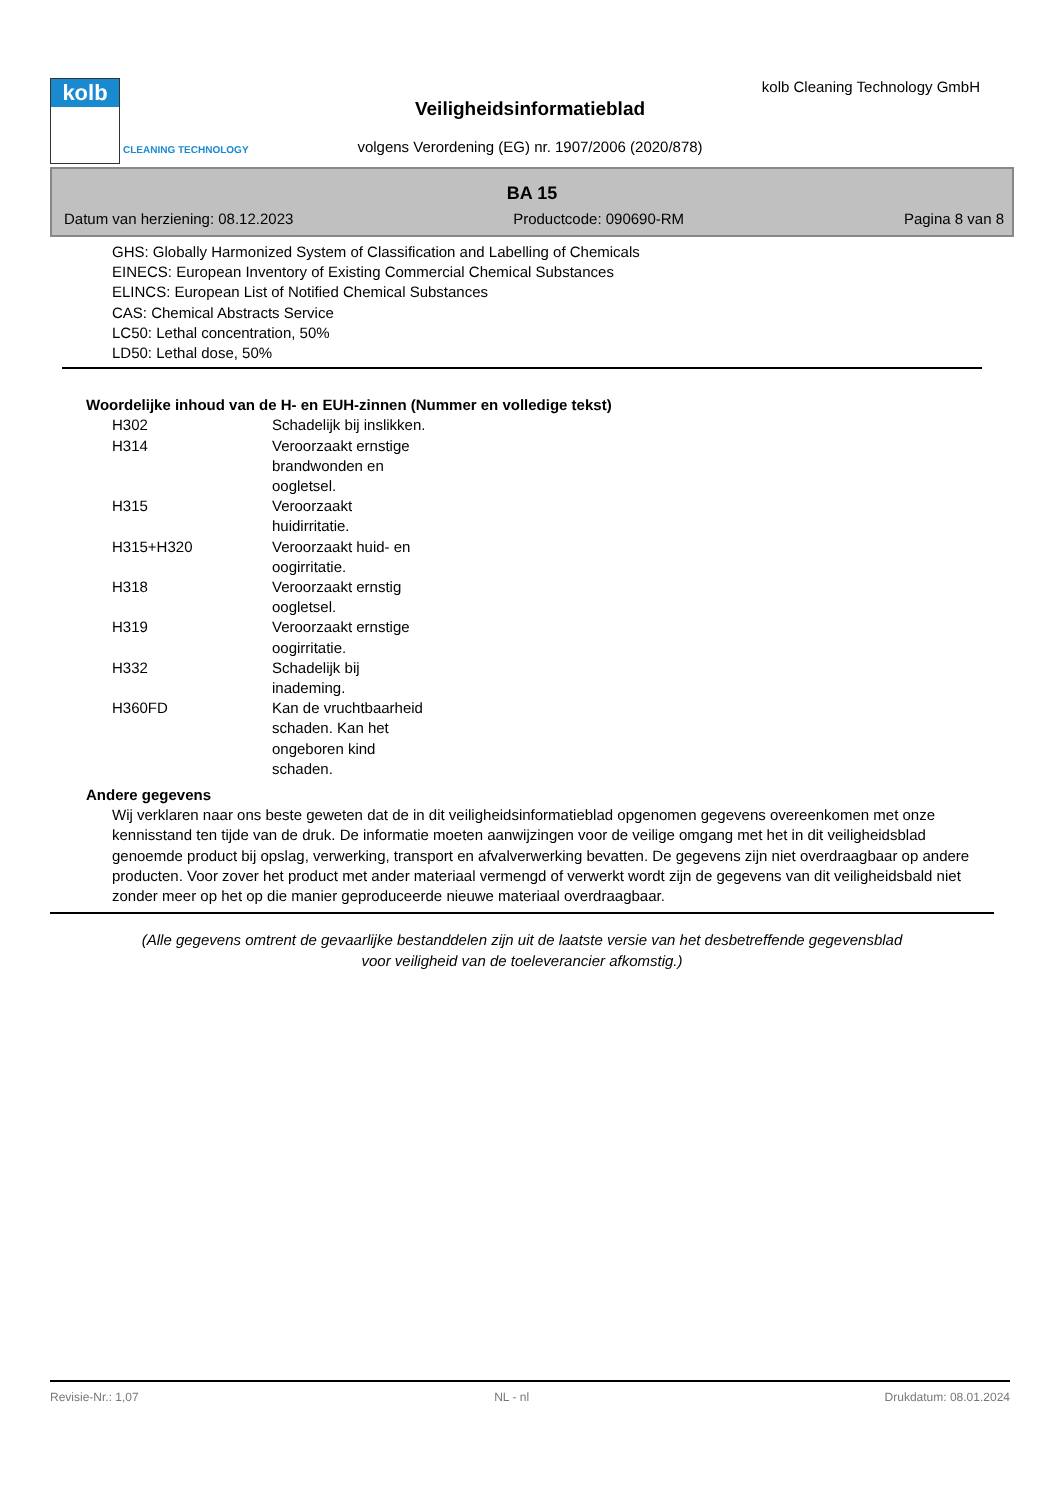kolb
CLEANING TECHNOLOGY
kolb Cleaning Technology GmbH
Veiligheidsinformatieblad
volgens Verordening (EG) nr. 1907/2006 (2020/878)
BA 15
Datum van herziening: 08.12.2023 Productcode: 090690-RM Pagina 8 van 8
GHS: Globally Harmonized System of Classification and Labelling of Chemicals
EINECS: European Inventory of Existing Commercial Chemical Substances
ELINCS: European List of Notified Chemical Substances
CAS: Chemical Abstracts Service
LC50: Lethal concentration, 50%
LD50: Lethal dose, 50%
Woordelijke inhoud van de H- en EUH-zinnen (Nummer en volledige tekst)
| H302 | Schadelijk bij inslikken. |
| H314 | Veroorzaakt ernstige brandwonden en oogletsel. |
| H315 | Veroorzaakt huidirritatie. |
| H315+H320 | Veroorzaakt huid- en oogirritatie. |
| H318 | Veroorzaakt ernstig oogletsel. |
| H319 | Veroorzaakt ernstige oogirritatie. |
| H332 | Schadelijk bij inademing. |
| H360FD | Kan de vruchtbaarheid schaden. Kan het ongeboren kind schaden. |
Andere gegevens
Wij verklaren naar ons beste geweten dat de in dit veiligheidsinformatieblad opgenomen gegevens overeenkomen met onze kennisstand ten tijde van de druk. De informatie moeten aanwijzingen voor de veilige omgang met het in dit veiligheidsblad genoemde product bij opslag, verwerking, transport en afvalverwerking bevatten. De gegevens zijn niet overdraagbaar op andere producten. Voor zover het product met ander materiaal vermengd of verwerkt wordt zijn de gegevens van dit veiligheidsbald niet zonder meer op het op die manier geproduceerde nieuwe materiaal overdraagbaar.
(Alle gegevens omtrent de gevaarlijke bestanddelen zijn uit de laatste versie van het desbetreffende gegevensblad
voor veiligheid van de toeleverancier afkomstig.)
Revisie-Nr.: 1,07 NL - nl Drukdatum: 08.01.2024